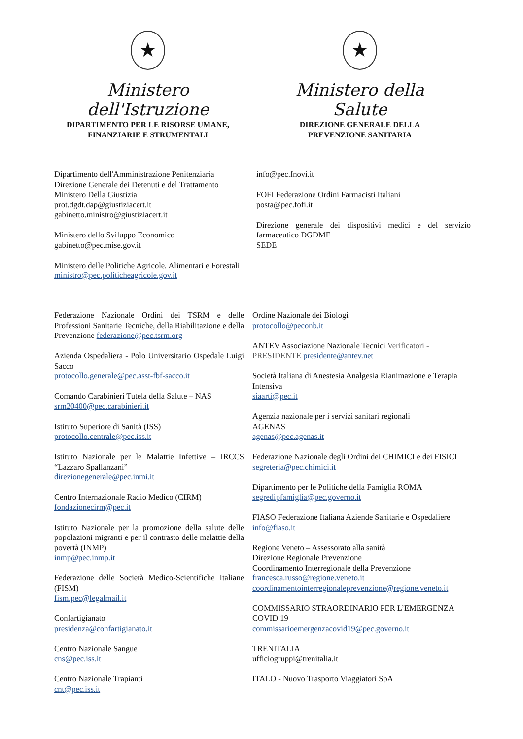★
Ministero dell'Istruzione
DIPARTIMENTO PER LE RISORSE UMANE,
FINANZIARIE E STRUMENTALI
★
Ministero della Salute
DIREZIONE GENERALE DELLA
PREVENZIONE SANITARIA
Dipartimento dell'Amministrazione Penitenziaria
Direzione Generale dei Detenuti e del Trattamento
Ministero Della Giustizia
prot.dgdt.dap@giustiziacert.it
gabinetto.ministro@giustiziacert.it
Ministero dello Sviluppo Economico
gabinetto@pec.mise.gov.it
Ministero delle Politiche Agricole, Alimentari e Forestali
ministro@pec.politicheagricole.gov.it
info@pec.fnovi.it
FOFI Federazione Ordini Farmacisti Italiani
posta@pec.fofi.it
Direzione generale dei dispositivi medici e del servizio farmaceutico DGDMF
SEDE
Federazione Nazionale Ordini dei TSRM e delle Professioni Sanitarie Tecniche, della Riabilitazione e della Prevenzione federazione@pec.tsrm.org
Azienda Ospedaliera - Polo Universitario Ospedale Luigi Sacco
protocollo.generale@pec.asst-fbf-sacco.it
Comando Carabinieri Tutela della Salute – NAS
srm20400@pec.carabinieri.it
Istituto Superiore di Sanità (ISS)
protocollo.centrale@pec.iss.it
Istituto Nazionale per le Malattie Infettive – IRCCS “Lazzaro Spallanzani”
direzionegenerale@pec.inmi.it
Centro Internazionale Radio Medico (CIRM)
fondazionecirm@pec.it
Istituto Nazionale per la promozione della salute delle popolazioni migranti e per il contrasto delle malattie della povertà (INMP)
inmp@pec.inmp.it
Federazione delle Società Medico-Scientifiche Italiane (FISM)
fism.pec@legalmail.it
Confartigianato
presidenza@confartigianato.it
Centro Nazionale Sangue
cns@pec.iss.it
Centro Nazionale Trapianti
cnt@pec.iss.it
Ordine Nazionale dei Biologi
protocollo@peconb.it
ANTEV Associazione Nazionale Tecnici Verificatori - PRESIDENTE presidente@antev.net
Società Italiana di Anestesia Analgesia Rianimazione e Terapia Intensiva
siaarti@pec.it
Agenzia nazionale per i servizi sanitari regionali
AGENAS
agenas@pec.agenas.it
Federazione Nazionale degli Ordini dei CHIMICI e dei FISICI
segreteria@pec.chimici.it
Dipartimento per le Politiche della Famiglia ROMA
segredipfamiglia@pec.governo.it
FIASO Federazione Italiana Aziende Sanitarie e Ospedaliere
info@fiaso.it
Regione Veneto – Assessorato alla sanità
Direzione Regionale Prevenzione
Coordinamento Interregionale della Prevenzione
francesca.russo@regione.veneto.it
coordinamentointerregionaleprevenzione@regione.veneto.it
COMMISSARIO STRAORDINARIO PER L’EMERGENZA COVID 19
commissarioemergenzacovid19@pec.governo.it
TRENITALIA
ufficiogruppi@trenitalia.it
ITALO - Nuovo Trasporto Viaggiatori SpA